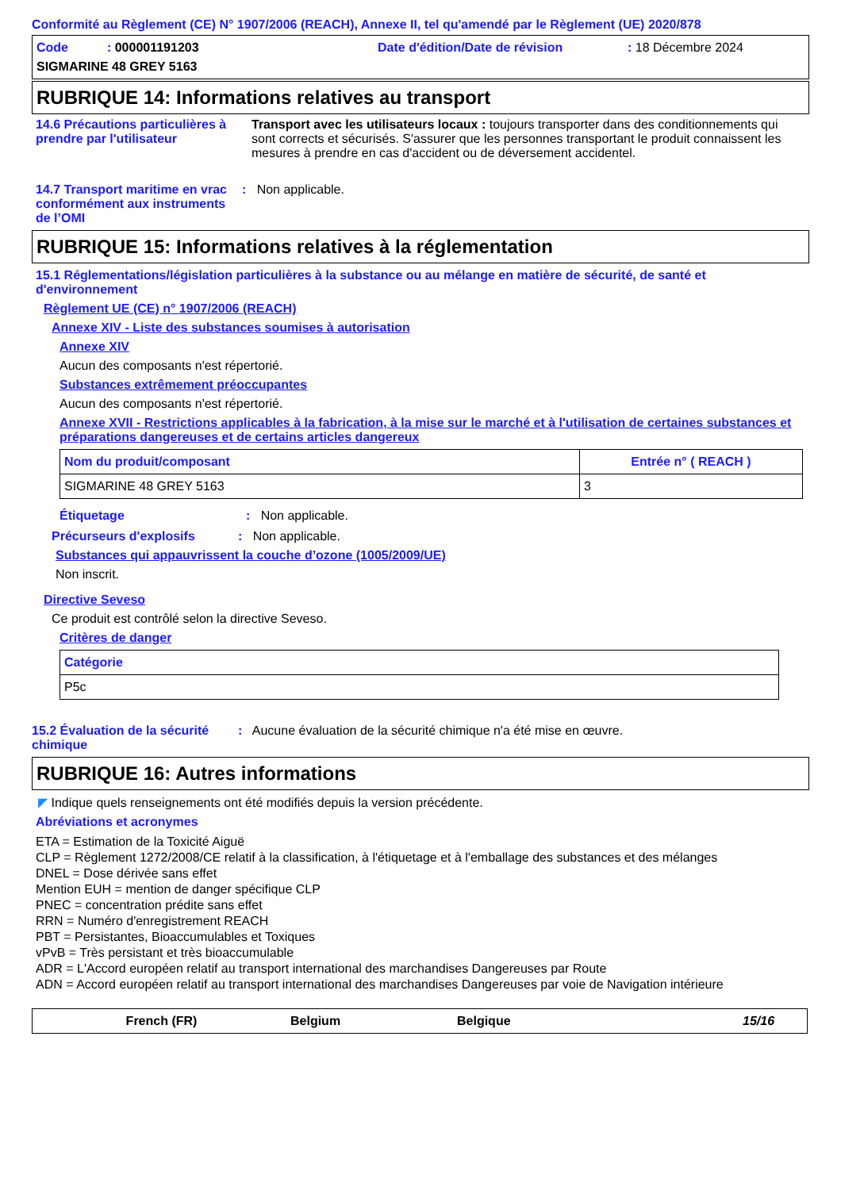Conformité au Règlement (CE) N° 1907/2006 (REACH), Annexe II, tel qu'amendé par le Règlement (UE) 2020/878
Code : 000001191203 Date d'édition/Date de révision: 18 Décembre 2024
SIGMARINE 48 GREY 5163
RUBRIQUE 14: Informations relatives au transport
14.6 Précautions particulières à prendre par l'utilisateur
Transport avec les utilisateurs locaux : toujours transporter dans des conditionnements qui sont corrects et sécurisés. S'assurer que les personnes transportant le produit connaissent les mesures à prendre en cas d'accident ou de déversement accidentel.
14.7 Transport maritime en vrac conformément aux instruments de l’OMI
: Non applicable.
RUBRIQUE 15: Informations relatives à la réglementation
15.1 Réglementations/législation particulières à la substance ou au mélange en matière de sécurité, de santé et d'environnement
Règlement UE (CE) n° 1907/2006 (REACH)
Annexe XIV - Liste des substances soumises à autorisation
Annexe XIV
Aucun des composants n'est répertorié.
Substances extrêmement préoccupantes
Aucun des composants n'est répertorié.
Annexe XVII - Restrictions applicables à la fabrication, à la mise sur le marché et à l'utilisation de certaines substances et préparations dangereuses et de certains articles dangereux
| Nom du produit/composant | Entrée n° ( REACH ) |
| --- | --- |
| SIGMARINE 48 GREY 5163 | 3 |
Étiquetage : Non applicable.
Précurseurs d'explosifs : Non applicable.
Substances qui appauvrissent la couche d’ozone (1005/2009/UE)
Non inscrit.
Directive Seveso
Ce produit est contrôlé selon la directive Seveso.
Critères de danger
| Catégorie |
| --- |
| P5c |
15.2 Évaluation de la sécurité chimique
: Aucune évaluation de la sécurité chimique n'a été mise en œuvre.
RUBRIQUE 16: Autres informations
◤ Indique quels renseignements ont été modifiés depuis la version précédente.
Abréviations et acronymes
ETA = Estimation de la Toxicité Aiguë
CLP = Règlement 1272/2008/CE relatif à la classification, à l'étiquetage et à l'emballage des substances et des mélanges
DNEL = Dose dérivée sans effet
Mention EUH = mention de danger spécifique CLP
PNEC = concentration prédite sans effet
RRN = Numéro d'enregistrement REACH
PBT = Persistantes, Bioaccumulables et Toxiques
vPvB = Très persistant et très bioaccumulable
ADR = L'Accord européen relatif au transport international des marchandises Dangereuses par Route
ADN = Accord européen relatif au transport international des marchandises Dangereuses par voie de Navigation intérieure
French (FR) Belgium Belgique 15/16